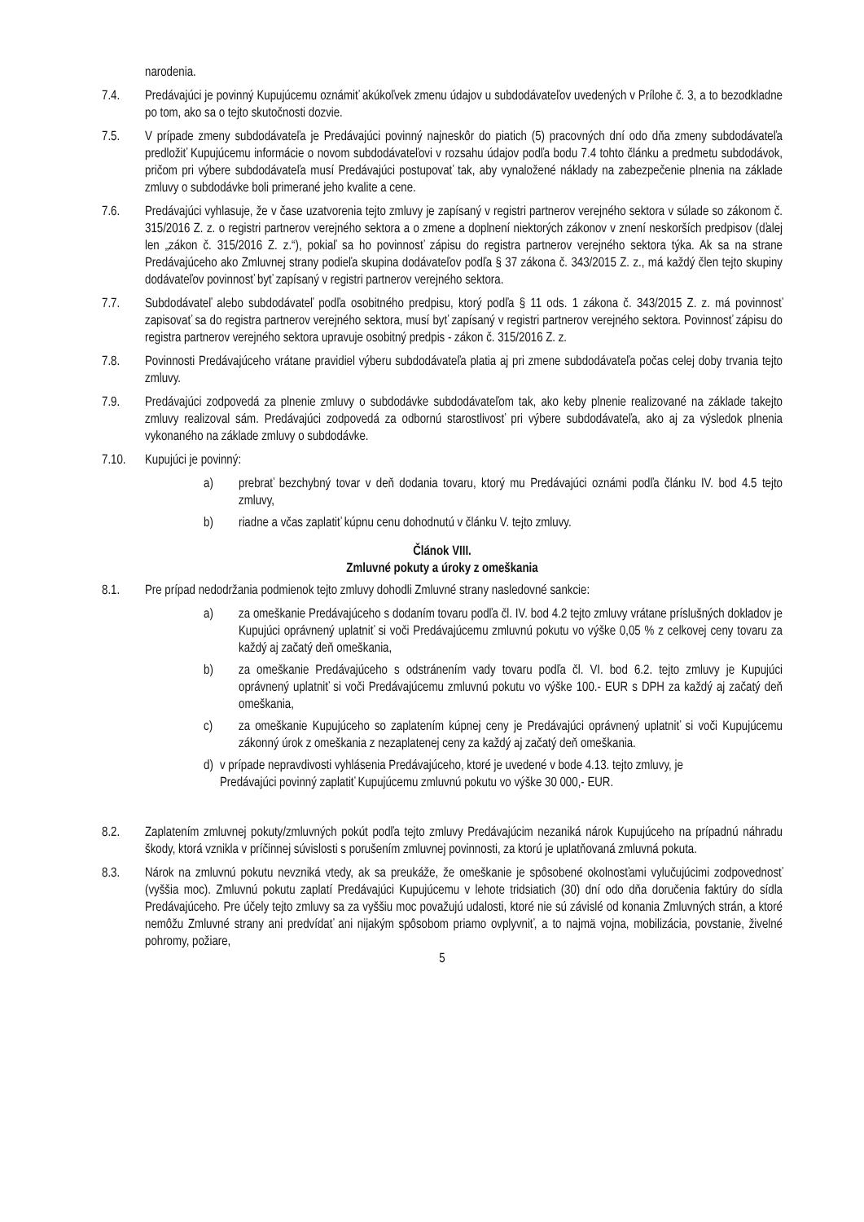narodenia.
7.4. Predávajúci je povinný Kupujúcemu oznámiť akúkoľvek zmenu údajov u subdodávateľov uvedených v Prílohe č. 3, a to bezodkladne po tom, ako sa o tejto skutočnosti dozvie.
7.5. V prípade zmeny subdodávateľa je Predávajúci povinný najneskôr do piatich (5) pracovných dní odo dňa zmeny subdodávateľa predložiť Kupujúcemu informácie o novom subdodávateľovi v rozsahu údajov podľa bodu 7.4 tohto článku a predmetu subdodávok, pričom pri výbere subdodávateľa musí Predávajúci postupovať tak, aby vynaložené náklady na zabezpečenie plnenia na základe zmluvy o subdodávke boli primerané jeho kvalite a cene.
7.6. Predávajúci vyhlasuje, že v čase uzatvorenia tejto zmluvy je zapísaný v registri partnerov verejného sektora v súlade so zákonom č. 315/2016 Z. z. o registri partnerov verejného sektora a o zmene a doplnení niektorých zákonov v znení neskorších predpisov (ďalej len „zákon č. 315/2016 Z. z.“), pokiaľ sa ho povinnosť zápisu do registra partnerov verejného sektora týka. Ak sa na strane Predávajúceho ako Zmluvnej strany podieľa skupina dodávateľov podľa § 37 zákona č. 343/2015 Z. z., má každý člen tejto skupiny dodávateľov povinnosť byť zapísaný v registri partnerov verejného sektora.
7.7. Subdodávateľ alebo subdodávateľ podľa osobitného predpisu, ktorý podľa § 11 ods. 1 zákona č. 343/2015 Z. z. má povinnosť zapisovať sa do registra partnerov verejného sektora, musí byť zapísaný v registri partnerov verejného sektora. Povinnosť zápisu do registra partnerov verejného sektora upravuje osobitný predpis - zákon č. 315/2016 Z. z.
7.8. Povinnosti Predávajúceho vrátane pravidiel výberu subdodávateľa platia aj pri zmene subdodávateľa počas celej doby trvania tejto zmluvy.
7.9. Predávajúci zodpovedá za plnenie zmluvy o subdodávke subdodávateľom tak, ako keby plnenie realizované na základe takejto zmluvy realizoval sám. Predávajúci zodpovedá za odbornú starostlivosť pri výbere subdodávateľa, ako aj za výsledok plnenia vykonaného na základe zmluvy o subdodávke.
7.10. Kupujúci je povinný:
a) prebrať bezchybný tovar v deň dodania tovaru, ktorý mu Predávajúci oznámi podľa článku IV. bod 4.5 tejto zmluvy,
b) riadne a včas zaplatiť kúpnu cenu dohodnutú v článku V. tejto zmluvy.
Článok VIII.
Zmluvné pokuty a úroky z omeškania
8.1. Pre prípad nedodržania podmienok tejto zmluvy dohodli Zmluvné strany nasledovné sankcie:
a) za omeškanie Predávajúceho s dodaním tovaru podľa čl. IV. bod 4.2 tejto zmluvy vrátane príslušných dokladov je Kupujúci oprávnený uplatniť si voči Predávajúcemu zmluvnú pokutu vo výške 0,05 % z celkovej ceny tovaru za každý aj začatý deň omeškania,
b) za omeškanie Predávajúceho s odstránením vady tovaru podľa čl. VI. bod 6.2. tejto zmluvy je Kupujúci oprávnený uplatniť si voči Predávajúcemu zmluvnú pokutu vo výške 100.- EUR s DPH za každý aj začatý deň omeškania,
c) za omeškanie Kupujúceho so zaplatením kúpnej ceny je Predávajúci oprávnený uplatniť si voči Kupujúcemu zákonný úrok z omeškania z nezaplatenej ceny za každý aj začatý deň omeškania.
d) v prípade nepravdivosti vyhlásenia Predávajúceho, ktoré je uvedené v bode 4.13. tejto zmluvy, je Predávajúci povinný zaplatiť Kupujúcemu zmluvnú pokutu vo výške 30 000,- EUR.
8.2. Zaplatením zmluvnej pokuty/zmluvných pokút podľa tejto zmluvy Predávajúcim nezaniká nárok Kupujúceho na prípadnú náhradu škody, ktorá vznikla v príčinnej súvislosti s porušením zmluvnej povinnosti, za ktorú je uplatňovaná zmluvná pokuta.
8.3. Nárok na zmluvnú pokutu nevzniká vtedy, ak sa preukáže, že omeškanie je spôsobené okolnosťami vylučujúcimi zodpovednosť (vyššia moc). Zmluvnú pokutu zaplatí Predávajúci Kupujúcemu v lehote tridsiatich (30) dní odo dňa doručenia faktúry do sídla Predávajúceho. Pre účely tejto zmluvy sa za vyššiu moc považujú udalosti, ktoré nie sú závislé od konania Zmluvných strán, a ktoré nemôžu Zmluvné strany ani predvídať ani nijakým spôsobom priamo ovplyvniť, a to najmä vojna, mobilizácia, povstanie, živelné pohromy, požiare,
5